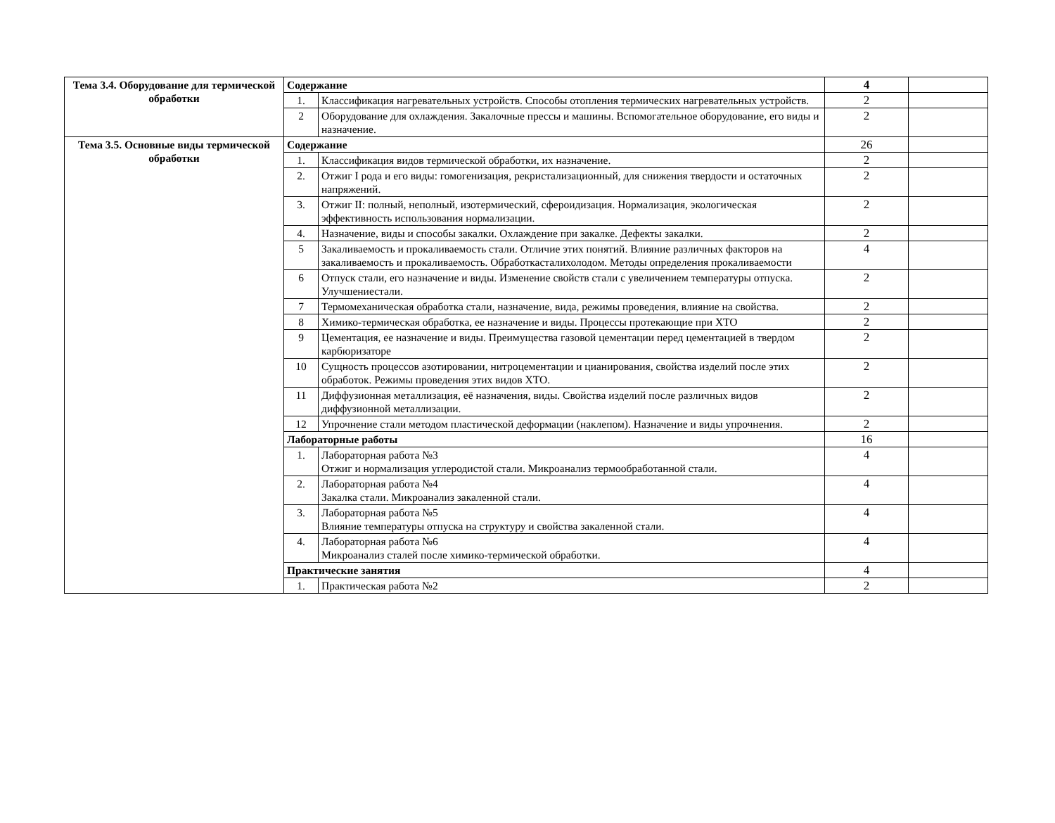| Тема 3.4. Оборудование для термической обработки | Содержание | | 4 | |
| | 1. | Классификация нагревательных устройств. Способы отопления термических нагревательных устройств. | 2 | |
| | 2 | Оборудование для охлаждения. Закалочные прессы и машины. Вспомогательное оборудование, его виды и назначение. | 2 | |
| Тема 3.5. Основные виды термической обработки | Содержание | | 26 | |
| | 1. | Классификация видов термической обработки, их назначение. | 2 | |
| | 2. | Отжиг I рода и его виды: гомогенизация, рекристализационный, для снижения твердости и остаточных напряжений. | 2 | |
| | 3. | Отжиг II: полный, неполный, изотермический, сфероидизация. Нормализация, экологическая эффективность использования нормализации. | 2 | |
| | 4. | Назначение, виды и способы закалки. Охлаждение при закалке. Дефекты закалки. | 2 | |
| | 5 | Закаливаемость и прокаливаемость стали. Отличие этих понятий. Влияние различных факторов на закаливаемость и прокаливаемость. Обработкасталихолодом. Методы определения прокаливаемости | 4 | |
| | 6 | Отпуск стали, его назначение и виды. Изменение свойств стали с увеличением температуры отпуска. Улучшениестали. | 2 | |
| | 7 | Термомеханическая обработка стали, назначение, вида, режимы проведения, влияние на свойства. | 2 | |
| | 8 | Химико-термическая обработка, ее назначение и виды. Процессы протекающие при ХТО | 2 | |
| | 9 | Цементация, ее назначение и виды. Преимущества газовой цементации перед цементацией в твердом карбюризаторе | 2 | |
| | 10 | Сущность процессов азотировании, нитроцементации и цианирования, свойства изделий после этих обработок. Режимы проведения этих видов ХТО. | 2 | |
| | 11 | Диффузионная металлизация, её назначения, виды. Свойства изделий после различных видов диффузионной металлизации. | 2 | |
| | 12 | Упрочнение стали методом пластической деформации (наклепом). Назначение и виды упрочнения. | 2 | |
| | Лабораторные работы | | 16 | |
| | 1. | Лабораторная работа №3 Отжиг и нормализация углеродистой стали. Микроанализ термообработанной стали. | 4 | |
| | 2. | Лабораторная работа №4 Закалка стали. Микроанализ закаленной стали. | 4 | |
| | 3. | Лабораторная работа №5 Влияние температуры отпуска на структуру и свойства закаленной стали. | 4 | |
| | 4. | Лабораторная работа №6 Микроанализ сталей после химико-термической обработки. | 4 | |
| | Практические занятия | | 4 | |
| | 1. | Практическая работа №2 | 2 | |